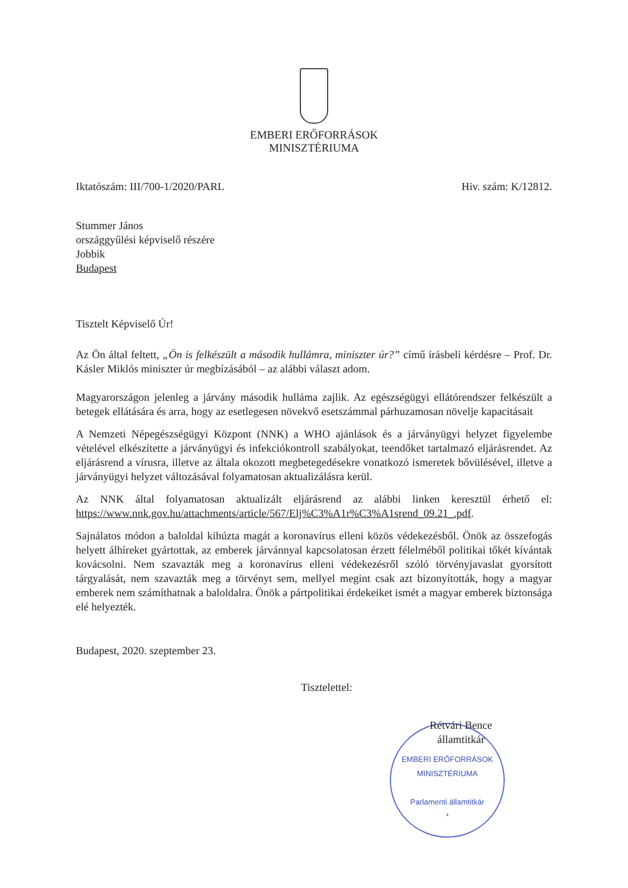EMBERI ERŐFORRÁSOK
MINISZTÉRIUMA
Iktatószám: III/700-1/2020/PARL Hiv. szám: K/12812.
Stummer János
országgyűlési képviselő részére
Jobbik
Budapest
Tisztelt Képviselő Úr!
Az Ön által feltett, „Ön is felkészült a második hullámra, miniszter úr?” című írásbeli kérdésre – Prof. Dr. Kásler Miklós miniszter úr megbízásából – az alábbi választ adom.
Magyarországon jelenleg a járvány második hulláma zajlik. Az egészségügyi ellátórendszer felkészült a betegek ellátására és arra, hogy az esetlegesen növekvő esetszámmal párhuzamosan növelje kapacitásait
A Nemzeti Népegészségügyi Központ (NNK) a WHO ajánlások és a járványügyi helyzet figyelembe vételével elkészítette a járványügyi és infekciókontroll szabályokat, teendőket tartalmazó eljárásrendet. Az eljárásrend a vírusra, illetve az általa okozott megbetegedésekre vonatkozó ismeretek bővülésével, illetve a járványügyi helyzet változásával folyamatosan aktualizálásra kerül.
Az NNK által folyamatosan aktualizált eljárásrend az alábbi linken keresztül érhető el: https://www.nnk.gov.hu/attachments/article/567/Elj%C3%A1r%C3%A1srend_09.21_.pdf.
Sajnálatos módon a baloldal kihúzta magát a koronavírus elleni közös védekezésből. Önök az összefogás helyett álhíreket gyártottak, az emberek járvánnyal kapcsolatosan érzett félelméből politikai tőkét kívántak kovácsolni. Nem szavazták meg a koronavírus elleni védekezésről szóló törvényjavaslat gyorsított tárgyalását, nem szavazták meg a törvényt sem, mellyel megint csak azt bizonyították, hogy a magyar emberek nem számíthatnak a baloldalra. Önök a pártpolitikai érdekeiket ismét a magyar emberek biztonsága elé helyezték.
Budapest, 2020. szeptember 23.
Tisztelettel:
Rétvári Bence
államtitkár
EMBERI ERŐFORRÁSOK MINISZTÉRIUMA
Parlamenti államtitkár
*